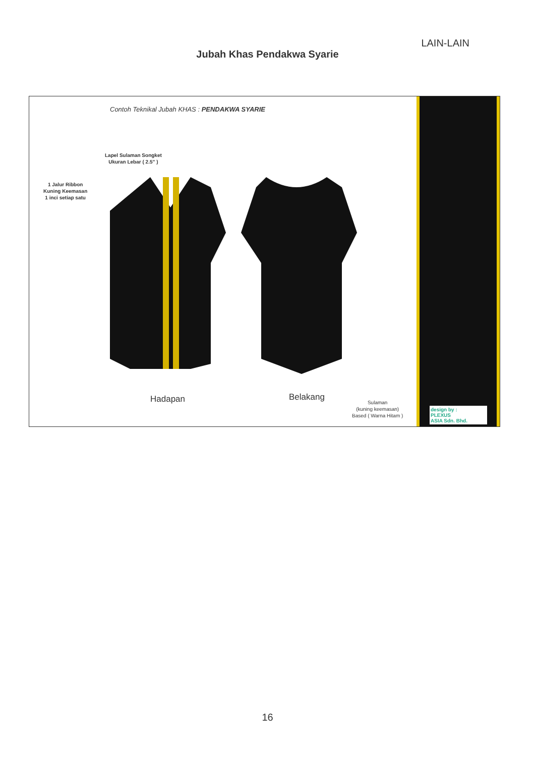LAIN-LAIN
Jubah Khas Pendakwa Syarie
Contoh Teknikal Jubah KHAS : PENDAKWA SYARIE
Lapel Sulaman Songket
Ukuran Lebar ( 2.5” )
1 Jalur Ribbon
Kuning Keemasan
1 inci setiap satu
Hadapan Belakang
Sulaman
(kuning keemasan)
Based ( Warna Hitam )
design by :
PLEXUS
ASIA Sdn. Bhd.
16